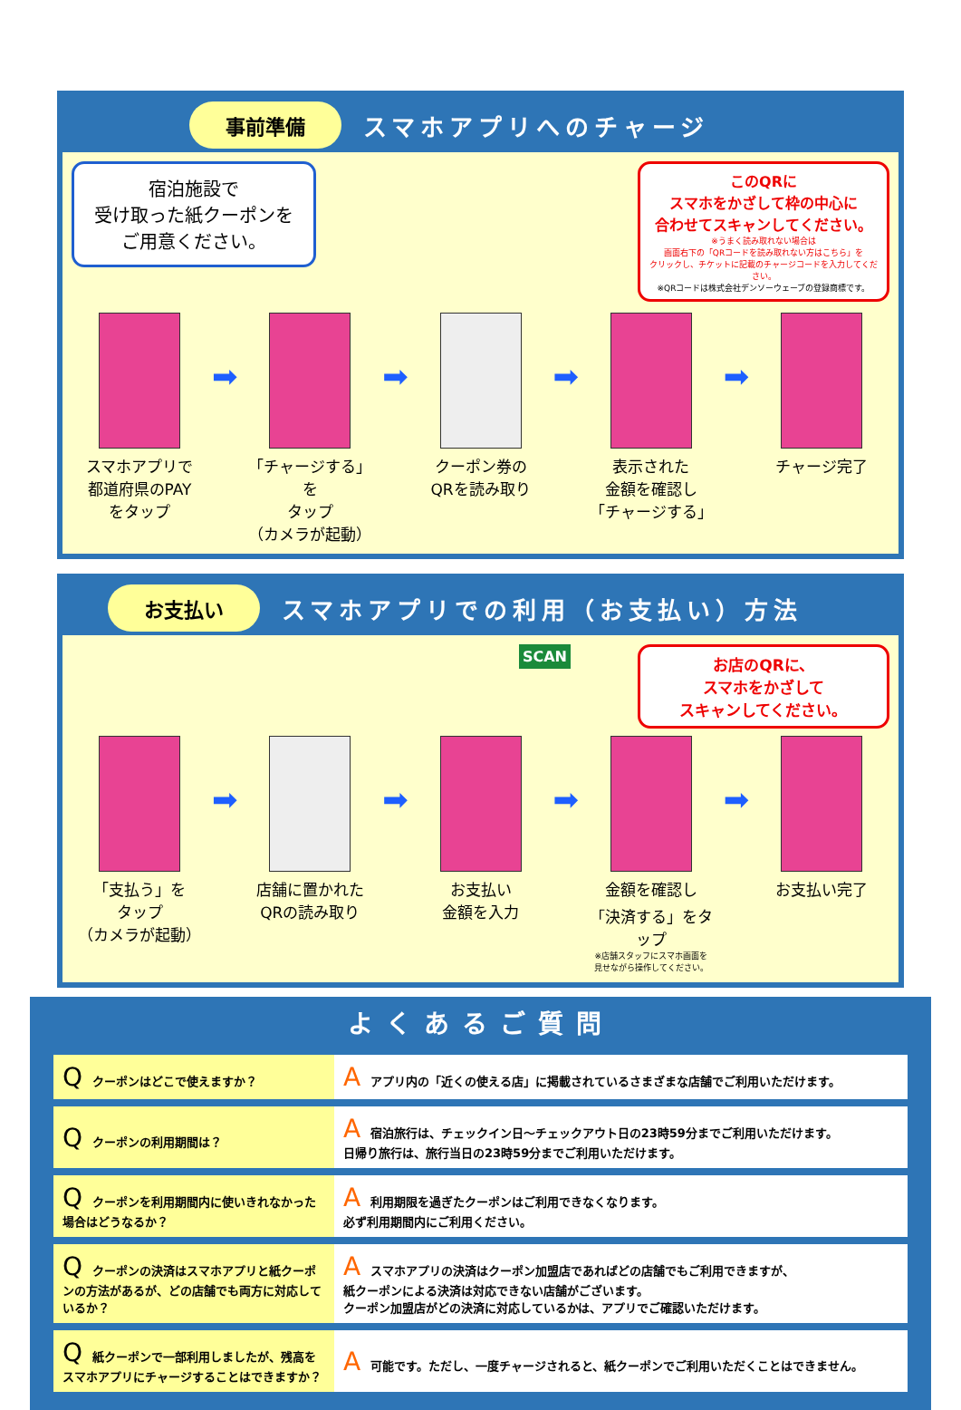事前準備 スマホアプリへのチャージ
宿泊施設で
受け取った紙クーポンを
ご用意ください。
このQRに
スマホをかざして枠の中心に
合わせてスキャンしてください。
※うまく読み取れない場合は
画面右下の「QRコードを読み取れない方はこちら」を
クリックし、チケットに記載のチャージコードを入力してください。
※QRコードは株式会社デンソーウェーブの登録商標です。
スマホアプリで
都道府県のPAY
をタップ
➡
「チャージする」を
タップ
（カメラが起動）
➡
クーポン券の
QRを読み取り
➡
表示された
金額を確認し
「チャージする」
➡
チャージ完了
お支払い スマホアプリでの利用（お支払い）方法
SCAN お店のQRに、
スマホをかざして
スキャンしてください。
「支払う」を
タップ
（カメラが起動）
➡
店舗に置かれた
QRの読み取り
➡
お支払い
金額を入力
➡
金額を確認し
「決済する」をタップ
※店舗スタッフにスマホ画面を
見せながら操作してください。
➡
お支払い完了
よくあるご質問
| Q クーポンはどこで使えますか？ | A アプリ内の「近くの使える店」に掲載されているさまざまな店舗でご利用いただけます。 |
| Q クーポンの利用期間は？ | A 宿泊旅行は、チェックイン日～チェックアウト日の23時59分までご利用いただけます。 日帰り旅行は、旅行当日の23時59分までご利用いただけます。 |
| Q クーポンを利用期間内に使いきれなかった場合はどうなるか？ | A 利用期限を過ぎたクーポンはご利用できなくなります。 必ず利用期間内にご利用ください。 |
| Q クーポンの決済はスマホアプリと紙クーポンの方法があるが、どの店舗でも両方に対応しているか？ | A スマホアプリの決済はクーポン加盟店であればどの店舗でもご利用できますが、 紙クーポンによる決済は対応できない店舗がございます。 クーポン加盟店がどの決済に対応しているかは、アプリでご確認いただけます。 |
| Q 紙クーポンで一部利用しましたが、残高をスマホアプリにチャージすることはできますか？ | A 可能です。ただし、一度チャージされると、紙クーポンでご利用いただくことはできません。 |